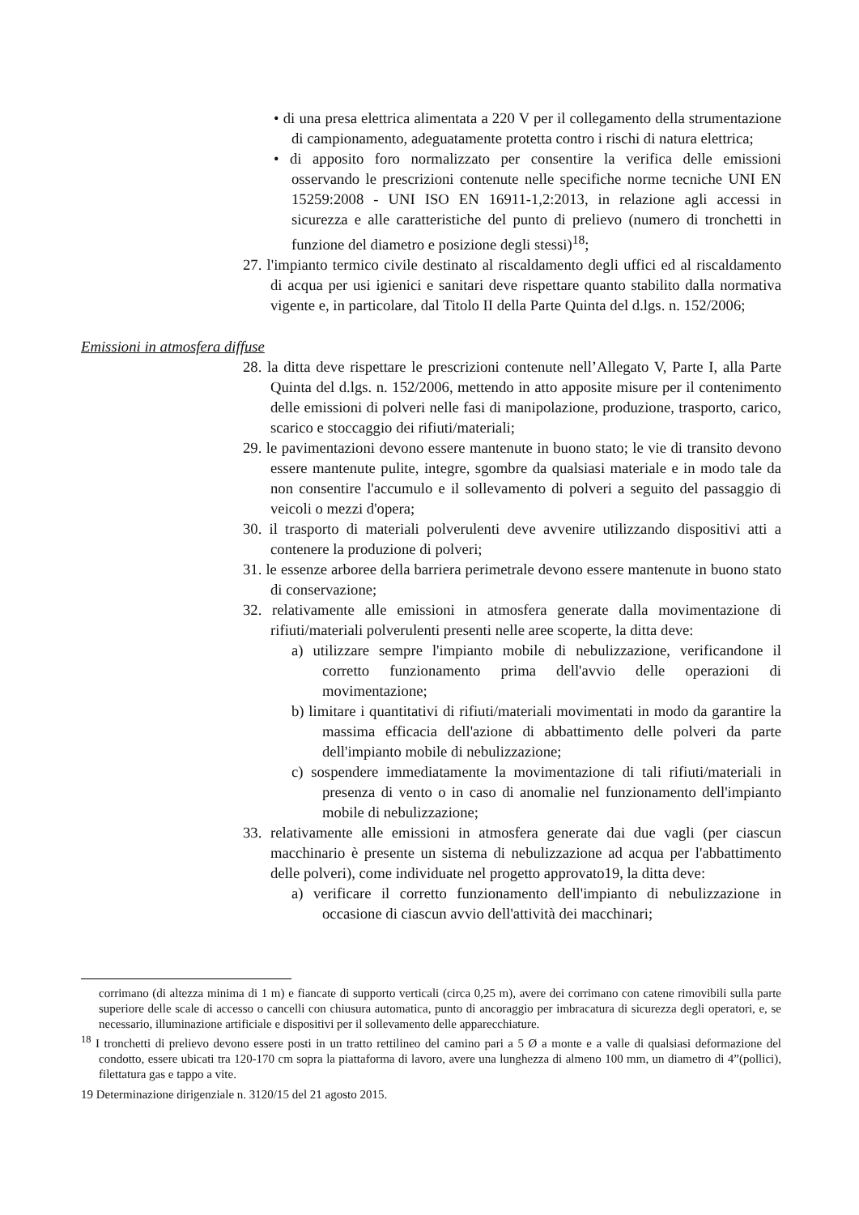• di una presa elettrica alimentata a 220 V per il collegamento della strumentazione di campionamento, adeguatamente protetta contro i rischi di natura elettrica;
• di apposito foro normalizzato per consentire la verifica delle emissioni osservando le prescrizioni contenute nelle specifiche norme tecniche UNI EN 15259:2008 - UNI ISO EN 16911-1,2:2013, in relazione agli accessi in sicurezza e alle caratteristiche del punto di prelievo (numero di tronchetti in funzione del diametro e posizione degli stessi)<sup>18</sup>;
27. l'impianto termico civile destinato al riscaldamento degli uffici ed al riscaldamento di acqua per usi igienici e sanitari deve rispettare quanto stabilito dalla normativa vigente e, in particolare, dal Titolo II della Parte Quinta del d.lgs. n. 152/2006;
Emissioni in atmosfera diffuse
28. la ditta deve rispettare le prescrizioni contenute nell’Allegato V, Parte I, alla Parte Quinta del d.lgs. n. 152/2006, mettendo in atto apposite misure per il contenimento delle emissioni di polveri nelle fasi di manipolazione, produzione, trasporto, carico, scarico e stoccaggio dei rifiuti/materiali;
29. le pavimentazioni devono essere mantenute in buono stato; le vie di transito devono essere mantenute pulite, integre, sgombre da qualsiasi materiale e in modo tale da non consentire l'accumulo e il sollevamento di polveri a seguito del passaggio di veicoli o mezzi d'opera;
30. il trasporto di materiali polverulenti deve avvenire utilizzando dispositivi atti a contenere la produzione di polveri;
31. le essenze arboree della barriera perimetrale devono essere mantenute in buono stato di conservazione;
32. relativamente alle emissioni in atmosfera generate dalla movimentazione di rifiuti/materiali polverulenti presenti nelle aree scoperte, la ditta deve:
a) utilizzare sempre l'impianto mobile di nebulizzazione, verificandone il corretto funzionamento prima dell'avvio delle operazioni di movimentazione;
b) limitare i quantitativi di rifiuti/materiali movimentati in modo da garantire la massima efficacia dell'azione di abbattimento delle polveri da parte dell'impianto mobile di nebulizzazione;
c) sospendere immediatamente la movimentazione di tali rifiuti/materiali in presenza di vento o in caso di anomalie nel funzionamento dell'impianto mobile di nebulizzazione;
33. relativamente alle emissioni in atmosfera generate dai due vagli (per ciascun macchinario è presente un sistema di nebulizzazione ad acqua per l'abbattimento delle polveri), come individuate nel progetto approvato19, la ditta deve:
a) verificare il corretto funzionamento dell'impianto di nebulizzazione in occasione di ciascun avvio dell'attività dei macchinari;
corrimano (di altezza minima di 1 m) e fiancate di supporto verticali (circa 0,25 m), avere dei corrimano con catene rimovibili sulla parte superiore delle scale di accesso o cancelli con chiusura automatica, punto di ancoraggio per imbracatura di sicurezza degli operatori, e, se necessario, illuminazione artificiale e dispositivi per il sollevamento delle apparecchiature.
<sup>18</sup> I tronchetti di prelievo devono essere posti in un tratto rettilineo del camino pari a 5 Ø a monte e a valle di qualsiasi deformazione del condotto, essere ubicati tra 120-170 cm sopra la piattaforma di lavoro, avere una lunghezza di almeno 100 mm, un diametro di 4”(pollici), filettatura gas e tappo a vite.
19 Determinazione dirigenziale n. 3120/15 del 21 agosto 2015.